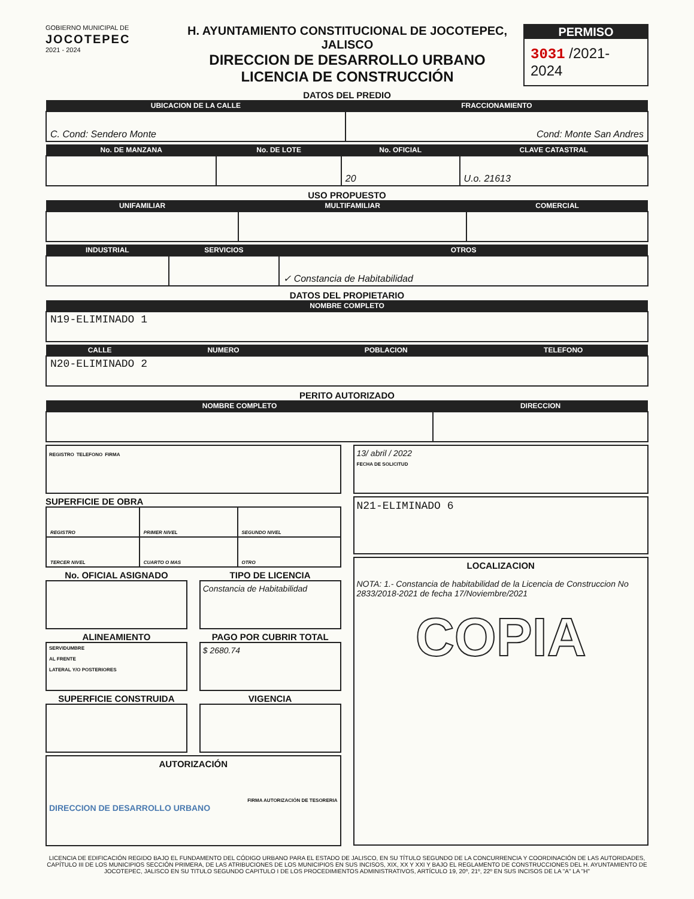GOBIERNO MUNICIPAL DE
JOCOTEPEC
2021 - 2024
H. AYUNTAMIENTO CONSTITUCIONAL DE JOCOTEPEC, JALISCO
DIRECCION DE DESARROLLO URBANO
LICENCIA DE CONSTRUCCIÓN
PERMISO
3031 /2021-2024
DATOS DEL PREDIO
| UBICACION DE LA CALLE | FRACCIONAMIENTO |
| --- | --- |
| C. Cond: Sendero Monte | Cond: Monte San Andres |
| No. DE MANZANA | No. DE LOTE | No. OFICIAL | CLAVE CATASTRAL |
| --- | --- | --- | --- |
| | | 20 | U.o. 21613 |
USO PROPUESTO
| UNIFAMILIAR | MULTIFAMILIAR | COMERCIAL |
| --- | --- | --- |
| INDUSTRIAL | SERVICIOS | OTROS |
| --- | --- | --- |
| | | ✓ Constancia de Habitabilidad |
DATOS DEL PROPIETARIO
| NOMBRE COMPLETO |
| --- |
| N19-ELIMINADO 1 |
| CALLE | NUMERO | POBLACION | TELEFONO |
| --- | --- | --- | --- |
| N20-ELIMINADO 2 | | | |
PERITO AUTORIZADO
| NOMBRE COMPLETO | DIRECCION |
| --- | --- |
REGISTRO TELEFONO FIRMA
SUPERFICIE DE OBRA
| REGISTRO | PRIMER NIVEL | SEGUNDO NIVEL |
| TERCER NIVEL | CUARTO O MAS | OTRO |
No. OFICIAL ASIGNADO TIPO DE LICENCIA
Constancia de Habitabilidad
ALINEAMIENTO
SERVIDUMBRE
AL FRENTE
LATERAL Y/O POSTERIORES
PAGO POR CUBRIR TOTAL
$ 2680.74
SUPERFICIE CONSTRUIDA VIGENCIA
AUTORIZACIÓN
FIRMA AUTORIZACIÓN DE TESORERIA
DIRECCION DE DESARROLLO URBANO
13/ abril / 2022
FECHA DE SOLICITUD
N21-ELIMINADO 6
LOCALIZACION
NOTA: 1.- Constancia de habitabilidad de la Licencia de Construccion No 2833/2018-2021 de fecha 17/Noviembre/2021
COPIA
LICENCIA DE EDIFICACIÓN REGIDO BAJO EL FUNDAMENTO DEL CÓDIGO URBANO PARA EL ESTADO DE JALISCO, EN SU TÍTULO SEGUNDO DE LA CONCURRENCIA Y COORDINACIÓN DE LAS AUTORIDADES, CAPÍTULO III DE LOS MUNICIPIOS SECCIÓN PRIMERA, DE LAS ATRIBUCIONES DE LOS MUNICIPIOS EN SUS INCISOS, XIX, XX Y XXI Y BAJO EL REGLAMENTO DE CONSTRUCCIONES DEL H. AYUNTAMIENTO DE JOCOTEPEC, JALISCO EN SU TITULO SEGUNDO CAPITULO I DE LOS PROCEDIMIENTOS ADMINISTRATIVOS, ARTÍCULO 19, 20º, 21º, 22º EN SUS INCISOS DE LA "A" LA "H"